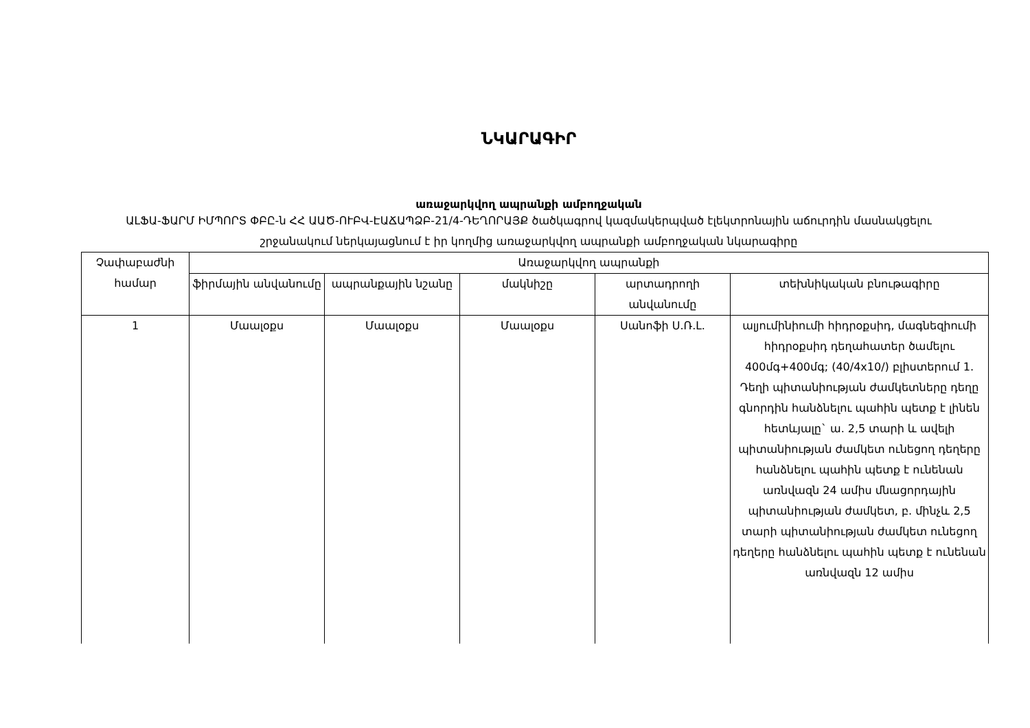ՆԿԱՐԱԳԻՐ
առաջարկվող ապրանքի ամբողջական
ԱԼՖԱ-ՖԱՐՄ ԻՄՊՈՐՏ ՓԲԸ-ն ՀՀ ԱԱԾ-ՈՒԲՎ-ԷԱՃԱՊՁԲ-21/4-ԴԵՂՈՐԱՅՔ ծածկագրով կազմակերպված էլեկտրոնային աճուրդին մասնակցելու շրջանակում ներկայացնում է իր կողմից առաջարկվող ապրանքի ամբողջական նկարագիրը
| Չափաբաժնի համար | Առաջարկվող ապրանքի | | | | |
| --- | --- | --- | --- | --- | --- |
| | ֆիրմային անվանումը | ապրանքային նշանը | մակնիշը | արտադրողի անվանումը | տեխնիկական բնութագիրը |
| 1 | Մաալօքս | Մաալօքս | Մաալօքս | Սանոֆի Ս.Ռ.Լ. | ալյումինիումի հիդրօքսիդ, մագնեզիումի հիդրօքսիդ դեղահատեր ծամելու 400մգ+400մգ; (40/4x10/) բլիստերում 1. Դեղի պիտանիության ժամկետները դեղը գնորդին հանձնելու պահին պետք է լինեն հետևյալը` ա. 2,5 տարի և ավելի պիտանիության ժամկետ ունեցող դեղերը հանձնելու պահին պետք է ունենան առնվազն 24 ամիս մնացորդային պիտանիության ժամկետ, բ. մինչև 2,5 տարի պիտանիության ժամկետ ունեցող դեղերը հանձնելու պահին պետք է ունենան առնվազն 12 ամիս |